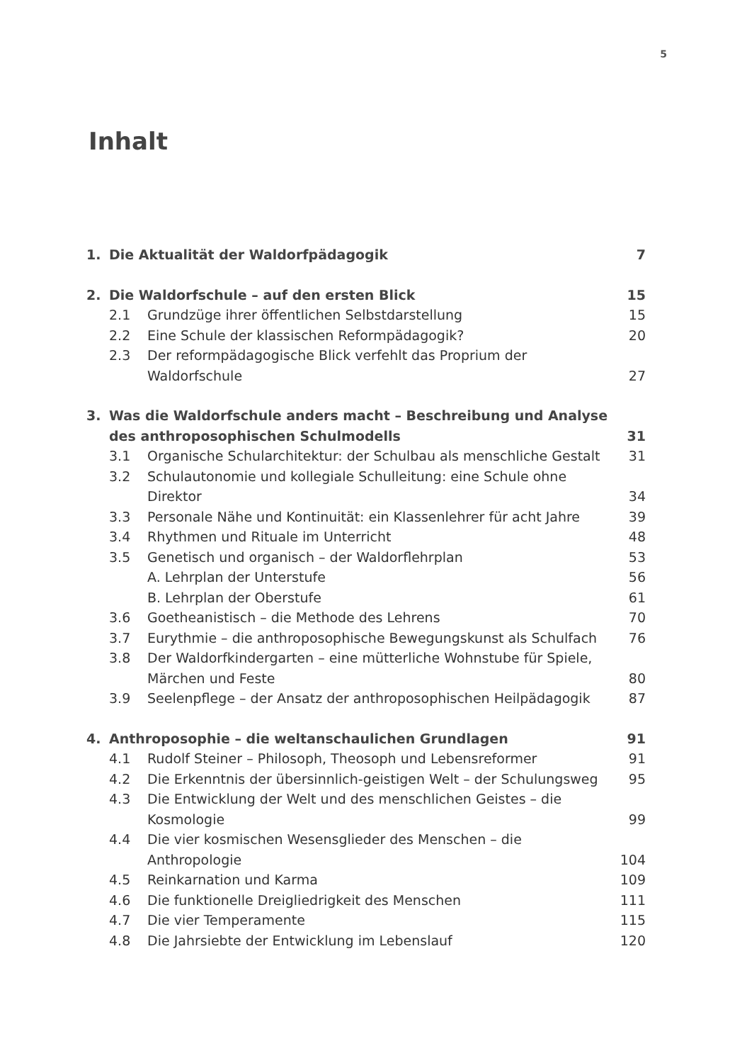5
Inhalt
| 1. | Die Aktualität der Waldorfpädagogik | | 7 |
| 2. | Die Waldorfschule – auf den ersten Blick | | 15 |
| | 2.1 | Grundzüge ihrer öffentlichen Selbstdarstellung | 15 |
| | 2.2 | Eine Schule der klassischen Reformpädagogik? | 20 |
| | 2.3 | Der reformpädagogische Blick verfehlt das Proprium der Waldorfschule | 27 |
| 3. | Was die Waldorfschule anders macht – Beschreibung und Analyse des anthroposophischen Schulmodells | | 31 |
| | 3.1 | Organische Schularchitektur: der Schulbau als menschliche Gestalt | 31 |
| | 3.2 | Schulautonomie und kollegiale Schulleitung: eine Schule ohne Direktor | 34 |
| | 3.3 | Personale Nähe und Kontinuität: ein Klassenlehrer für acht Jahre | 39 |
| | 3.4 | Rhythmen und Rituale im Unterricht | 48 |
| | 3.5 | Genetisch und organisch – der Waldorflehrplan | 53 |
| | | A. Lehrplan der Unterstufe | 56 |
| | | B. Lehrplan der Oberstufe | 61 |
| | 3.6 | Goetheanistisch – die Methode des Lehrens | 70 |
| | 3.7 | Eurythmie – die anthroposophische Bewegungskunst als Schulfach | 76 |
| | 3.8 | Der Waldorfkindergarten – eine mütterliche Wohnstube für Spiele, Märchen und Feste | 80 |
| | 3.9 | Seelenpflege – der Ansatz der anthroposophischen Heilpädagogik | 87 |
| 4. | Anthroposophie – die weltanschaulichen Grundlagen | | 91 |
| | 4.1 | Rudolf Steiner – Philosoph, Theosoph und Lebensreformer | 91 |
| | 4.2 | Die Erkenntnis der übersinnlich-geistigen Welt – der Schulungsweg | 95 |
| | 4.3 | Die Entwicklung der Welt und des menschlichen Geistes – die Kosmologie | 99 |
| | 4.4 | Die vier kosmischen Wesensglieder des Menschen – die Anthropologie | 104 |
| | 4.5 | Reinkarnation und Karma | 109 |
| | 4.6 | Die funktionelle Dreigliedrigkeit des Menschen | 111 |
| | 4.7 | Die vier Temperamente | 115 |
| | 4.8 | Die Jahrsiebte der Entwicklung im Lebenslauf | 120 |